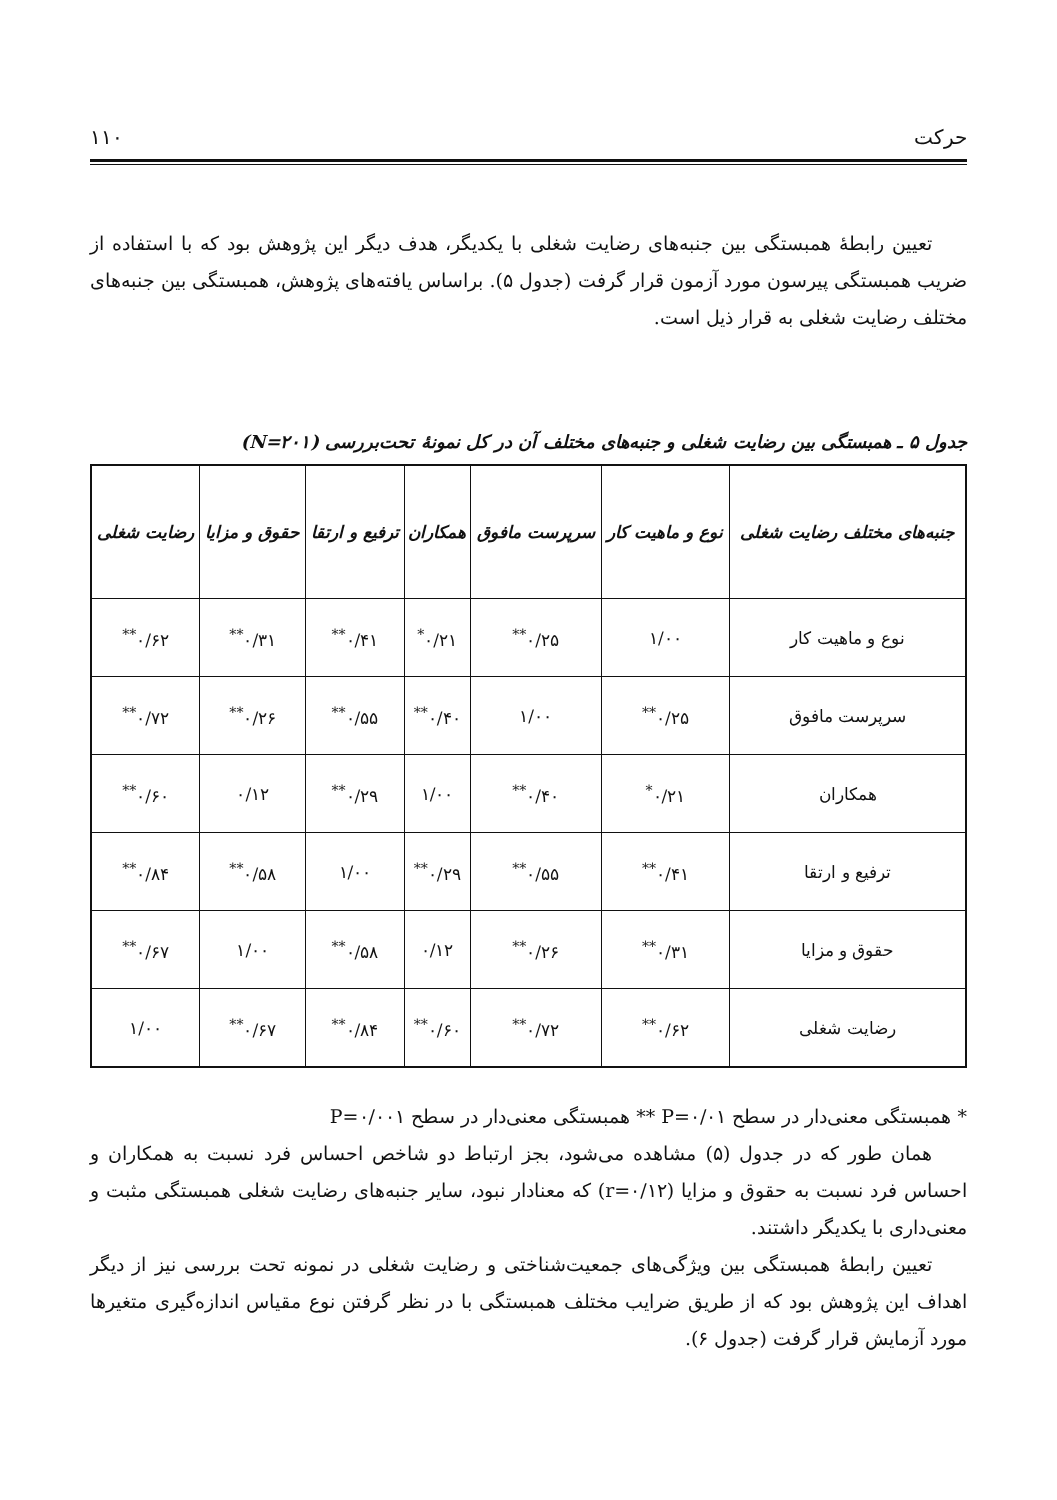حرکت ۱۱۰
تعیین رابطهٔ همبستگی بین جنبه‌های رضایت شغلی با یکدیگر، هدف دیگر این پژوهش بود که با استفاده از ضریب همبستگی پیرسون مورد آزمون قرار گرفت (جدول ۵). براساس یافته‌های پژوهش، همبستگی بین جنبه‌های مختلف رضایت شغلی به قرار ذیل است.
جدول ۵ ـ همبستگی بین رضایت شغلی و جنبه‌های مختلف آن در کل نمونهٔ تحت‌بررسی (N=۲۰۱)
| جنبه‌های مختلف رضایت شغلی | نوع و ماهیت کار | سرپرست مافوق | همکاران | ترفیع و ارتقا | حقوق و مزایا | رضایت شغلی |
| --- | --- | --- | --- | --- | --- | --- |
| نوع و ماهیت کار | ۱/۰۰ | ۰/۲۵<sup>**</sup> | ۰/۲۱<sup>*</sup> | ۰/۴۱<sup>**</sup> | ۰/۳۱<sup>**</sup> | ۰/۶۲<sup>**</sup> |
| سرپرست مافوق | ۰/۲۵<sup>**</sup> | ۱/۰۰ | ۰/۴۰<sup>**</sup> | ۰/۵۵<sup>**</sup> | ۰/۲۶<sup>**</sup> | ۰/۷۲<sup>**</sup> |
| همکاران | ۰/۲۱<sup>*</sup> | ۰/۴۰<sup>**</sup> | ۱/۰۰ | ۰/۲۹<sup>**</sup> | ۰/۱۲ | ۰/۶۰<sup>**</sup> |
| ترفیع و ارتقا | ۰/۴۱<sup>**</sup> | ۰/۵۵<sup>**</sup> | ۰/۲۹<sup>**</sup> | ۱/۰۰ | ۰/۵۸<sup>**</sup> | ۰/۸۴<sup>**</sup> |
| حقوق و مزایا | ۰/۳۱<sup>**</sup> | ۰/۲۶<sup>**</sup> | ۰/۱۲ | ۰/۵۸<sup>**</sup> | ۱/۰۰ | ۰/۶۷<sup>**</sup> |
| رضایت شغلی | ۰/۶۲<sup>**</sup> | ۰/۷۲<sup>**</sup> | ۰/۶۰<sup>**</sup> | ۰/۸۴<sup>**</sup> | ۰/۶۷<sup>**</sup> | ۱/۰۰ |
* همبستگی معنی‌دار در سطح P=۰/۰۱ ** همبستگی معنی‌دار در سطح P=۰/۰۰۱
همان طور که در جدول (۵) مشاهده می‌شود، بجز ارتباط دو شاخص احساس فرد نسبت به همکاران و احساس فرد نسبت به حقوق و مزایا (r=۰/۱۲) که معنادار نبود، سایر جنبه‌های رضایت شغلی همبستگی مثبت و معنی‌داری با یکدیگر داشتند.
تعیین رابطهٔ همبستگی بین ویژگی‌های جمعیت‌شناختی و رضایت شغلی در نمونه تحت بررسی نیز از دیگر اهداف این پژوهش بود که از طریق ضرایب مختلف همبستگی با در نظر گرفتن نوع مقیاس اندازه‌گیری متغیرها مورد آزمایش قرار گرفت (جدول ۶).